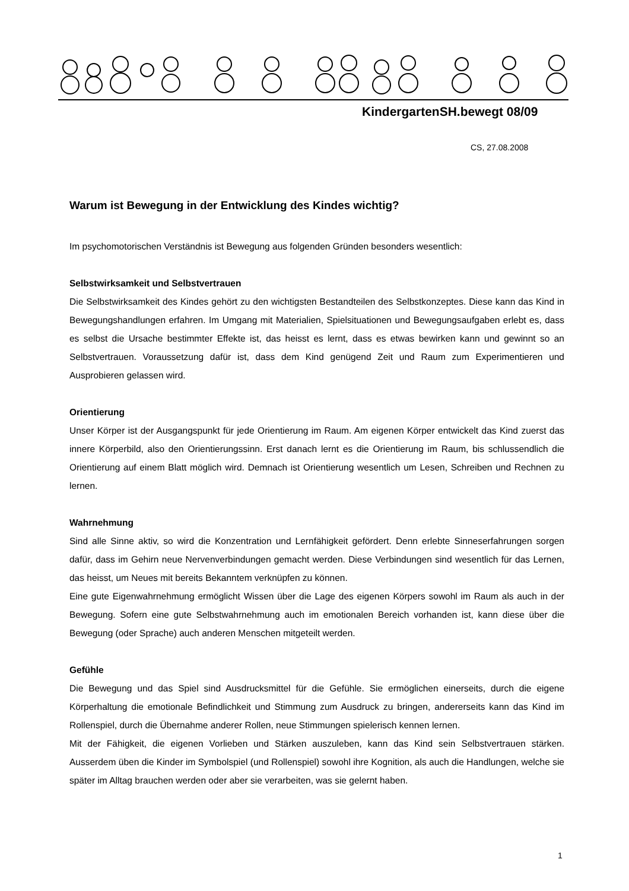KindergartenSH.bewegt 08/09
CS, 27.08.2008
Warum ist Bewegung in der Entwicklung des Kindes wichtig?
Im psychomotorischen Verständnis ist Bewegung aus folgenden Gründen besonders wesentlich:
Selbstwirksamkeit und Selbstvertrauen
Die Selbstwirksamkeit des Kindes gehört zu den wichtigsten Bestandteilen des Selbstkonzeptes. Diese kann das Kind in Bewegungshandlungen erfahren. Im Umgang mit Materialien, Spielsituationen und Bewegungsaufgaben erlebt es, dass es selbst die Ursache bestimmter Effekte ist, das heisst es lernt, dass es etwas bewirken kann und gewinnt so an Selbstvertrauen. Voraussetzung dafür ist, dass dem Kind genügend Zeit und Raum zum Experimentieren und Ausprobieren gelassen wird.
Orientierung
Unser Körper ist der Ausgangspunkt für jede Orientierung im Raum. Am eigenen Körper entwickelt das Kind zuerst das innere Körperbild, also den Orientierungssinn. Erst danach lernt es die Orientierung im Raum, bis schlussendlich die Orientierung auf einem Blatt möglich wird. Demnach ist Orientierung wesentlich um Lesen, Schreiben und Rechnen zu lernen.
Wahrnehmung
Sind alle Sinne aktiv, so wird die Konzentration und Lernfähigkeit gefördert. Denn erlebte Sinneserfahrungen sorgen dafür, dass im Gehirn neue Nervenverbindungen gemacht werden. Diese Verbindungen sind wesentlich für das Lernen, das heisst, um Neues mit bereits Bekanntem verknüpfen zu können.
Eine gute Eigenwahrnehmung ermöglicht Wissen über die Lage des eigenen Körpers sowohl im Raum als auch in der Bewegung. Sofern eine gute Selbstwahrnehmung auch im emotionalen Bereich vorhanden ist, kann diese über die Bewegung (oder Sprache) auch anderen Menschen mitgeteilt werden.
Gefühle
Die Bewegung und das Spiel sind Ausdrucksmittel für die Gefühle. Sie ermöglichen einerseits, durch die eigene Körperhaltung die emotionale Befindlichkeit und Stimmung zum Ausdruck zu bringen, andererseits kann das Kind im Rollenspiel, durch die Übernahme anderer Rollen, neue Stimmungen spielerisch kennen lernen.
Mit der Fähigkeit, die eigenen Vorlieben und Stärken auszuleben, kann das Kind sein Selbstvertrauen stärken. Ausserdem üben die Kinder im Symbolspiel (und Rollenspiel) sowohl ihre Kognition, als auch die Handlungen, welche sie später im Alltag brauchen werden oder aber sie verarbeiten, was sie gelernt haben.
1